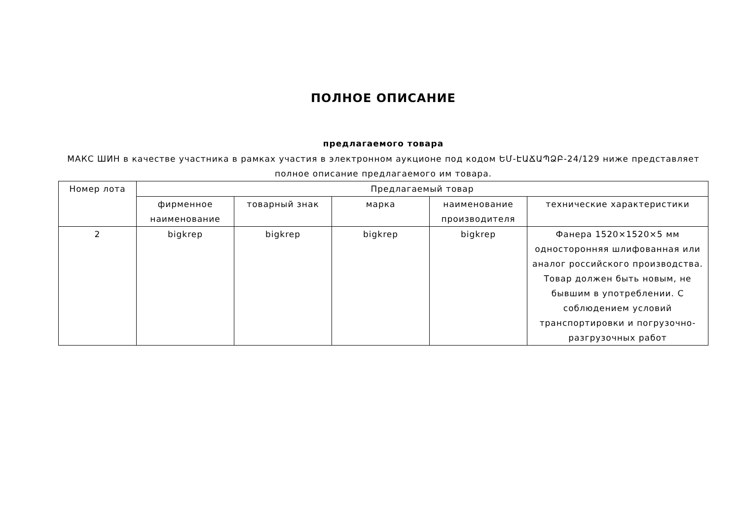ПОЛНОЕ ОПИСАНИЕ
предлагаемого товара
МАКС ШИН в качестве участника в рамках участия в электронном аукционе под кодом ԵՄ-ԷԱՃԱՊՁԲ-24/129 ниже представляет полное описание предлагаемого им товара.
| Номер лота | Предлагаемый товар | | | | |
| --- | --- | --- | --- | --- | --- |
| | фирменное наименование | товарный знак | марка | наименование производителя | технические характеристики |
| 2 | bigkrep | bigkrep | bigkrep | bigkrep | Фанера 1520×1520×5 мм односторонняя шлифованная или аналог российского производства. Товар должен быть новым, не бывшим в употреблении. С соблюдением условий транспортировки и погрузочно-разгрузочных работ |